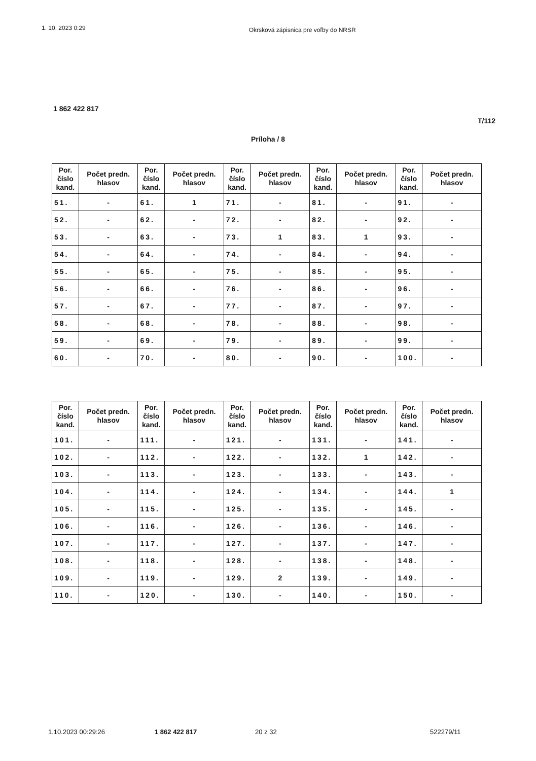1. 10. 2023 0:29 Okrsková zápisnica pre voľby do NRSR
1 862 422 817
T/112
Príloha / 8
| Por. číslo kand. | Počet predn. hlasov | Por. číslo kand. | Počet predn. hlasov | Por. číslo kand. | Počet predn. hlasov | Por. číslo kand. | Počet predn. hlasov | Por. číslo kand. | Počet predn. hlasov |
| --- | --- | --- | --- | --- | --- | --- | --- | --- | --- |
| 51. | - | 61. | 1 | 71. | - | 81. | - | 91. | - |
| 52. | - | 62. | - | 72. | - | 82. | - | 92. | - |
| 53. | - | 63. | - | 73. | 1 | 83. | 1 | 93. | - |
| 54. | - | 64. | - | 74. | - | 84. | - | 94. | - |
| 55. | - | 65. | - | 75. | - | 85. | - | 95. | - |
| 56. | - | 66. | - | 76. | - | 86. | - | 96. | - |
| 57. | - | 67. | - | 77. | - | 87. | - | 97. | - |
| 58. | - | 68. | - | 78. | - | 88. | - | 98. | - |
| 59. | - | 69. | - | 79. | - | 89. | - | 99. | - |
| 60. | - | 70. | - | 80. | - | 90. | - | 100. | - |
| Por. číslo kand. | Počet predn. hlasov | Por. číslo kand. | Počet predn. hlasov | Por. číslo kand. | Počet predn. hlasov | Por. číslo kand. | Počet predn. hlasov | Por. číslo kand. | Počet predn. hlasov |
| --- | --- | --- | --- | --- | --- | --- | --- | --- | --- |
| 101. | - | 111. | - | 121. | - | 131. | - | 141. | - |
| 102. | - | 112. | - | 122. | - | 132. | 1 | 142. | - |
| 103. | - | 113. | - | 123. | - | 133. | - | 143. | - |
| 104. | - | 114. | - | 124. | - | 134. | - | 144. | 1 |
| 105. | - | 115. | - | 125. | - | 135. | - | 145. | - |
| 106. | - | 116. | - | 126. | - | 136. | - | 146. | - |
| 107. | - | 117. | - | 127. | - | 137. | - | 147. | - |
| 108. | - | 118. | - | 128. | - | 138. | - | 148. | - |
| 109. | - | 119. | - | 129. | 2 | 139. | - | 149. | - |
| 110. | - | 120. | - | 130. | - | 140. | - | 150. | - |
1.10.2023 00:29:26 1 862 422 817 20 z 32 522279/11